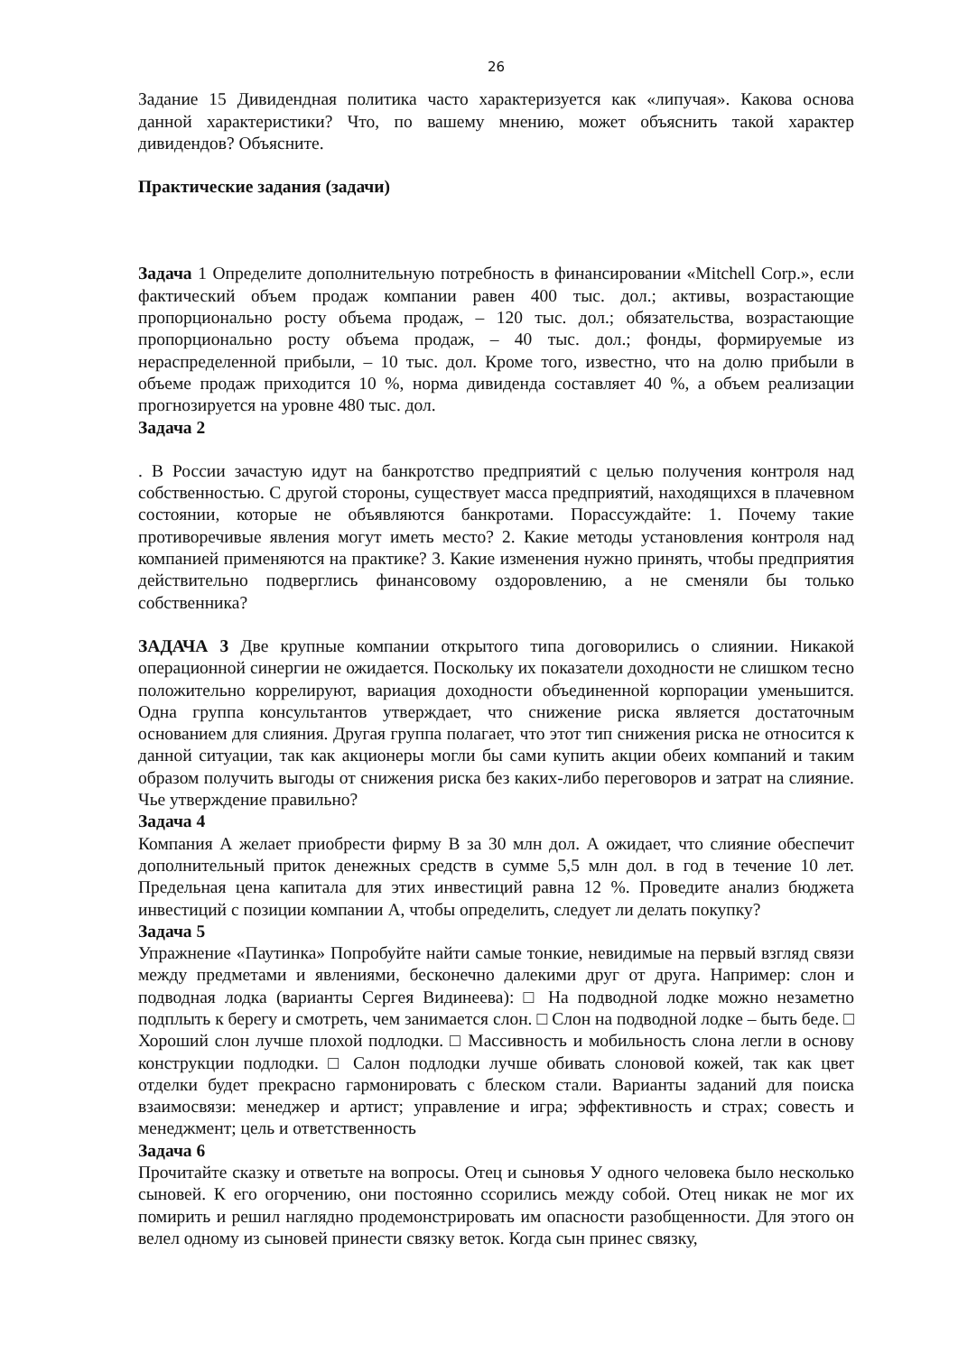26
Задание 15 Дивидендная политика часто характеризуется как «липучая». Какова основа данной характеристики? Что, по вашему мнению, может объяснить такой характер дивидендов? Объясните.
Практические задания (задачи)
Задача 1 Определите дополнительную потребность в финансировании «Mitchell Corp.», если фактический объем продаж компании равен 400 тыс. дол.; активы, возрастающие пропорционально росту объема продаж, – 120 тыс. дол.; обязательства, возрастающие пропорционально росту объема продаж, – 40 тыс. дол.; фонды, формируемые из нераспределенной прибыли, – 10 тыс. дол. Кроме того, известно, что на долю прибыли в объеме продаж приходится 10 %, норма дивиденда составляет 40 %, а объем реализации прогнозируется на уровне 480 тыс. дол.
Задача 2
. В России зачастую идут на банкротство предприятий с целью получения контроля над собственностью. С другой стороны, существует масса предприятий, находящихся в плачевном состоянии, которые не объявляются банкротами. Порассуждайте: 1. Почему такие противоречивые явления могут иметь место? 2. Какие методы установления контроля над компанией применяются на практике? 3. Какие изменения нужно принять, чтобы предприятия действительно подверглись финансовому оздоровлению, а не сменяли бы только собственника?
ЗАДАЧА 3 Две крупные компании открытого типа договорились о слиянии. Никакой операционной синергии не ожидается. Поскольку их показатели доходности не слишком тесно положительно коррелируют, вариация доходности объединенной корпорации уменьшится. Одна группа консультантов утверждает, что снижение риска является достаточным основанием для слияния. Другая группа полагает, что этот тип снижения риска не относится к данной ситуации, так как акционеры могли бы сами купить акции обеих компаний и таким образом получить выгоды от снижения риска без каких-либо переговоров и затрат на слияние. Чье утверждение правильно?
Задача 4
Компания А желает приобрести фирму В за 30 млн дол. А ожидает, что слияние обеспечит дополнительный приток денежных средств в сумме 5,5 млн дол. в год в течение 10 лет. Предельная цена капитала для этих инвестиций равна 12 %. Проведите анализ бюджета инвестиций с позиции компании А, чтобы определить, следует ли делать покупку?
Задача 5
Упражнение «Паутинка» Попробуйте найти самые тонкие, невидимые на первый взгляд связи между предметами и явлениями, бесконечно далекими друг от друга. Например: слон и подводная лодка (варианты Сергея Видинеева): □ На подводной лодке можно незаметно подплыть к берегу и смотреть, чем занимается слон. □ Слон на подводной лодке – быть беде. □ Хороший слон лучше плохой подлодки. □ Массивность и мобильность слона легли в основу конструкции подлодки. □ Салон подлодки лучше обивать слоновой кожей, так как цвет отделки будет прекрасно гармонировать с блеском стали. Варианты заданий для поиска взаимосвязи: менеджер и артист; управление и игра; эффективность и страх; совесть и менеджмент; цель и ответственность
Задача 6
Прочитайте сказку и ответьте на вопросы. Отец и сыновья У одного человека было несколько сыновей. К его огорчению, они постоянно ссорились между собой. Отец никак не мог их помирить и решил наглядно продемонстрировать им опасности разобщенности. Для этого он велел одному из сыновей принести связку веток. Когда сын принес связку,